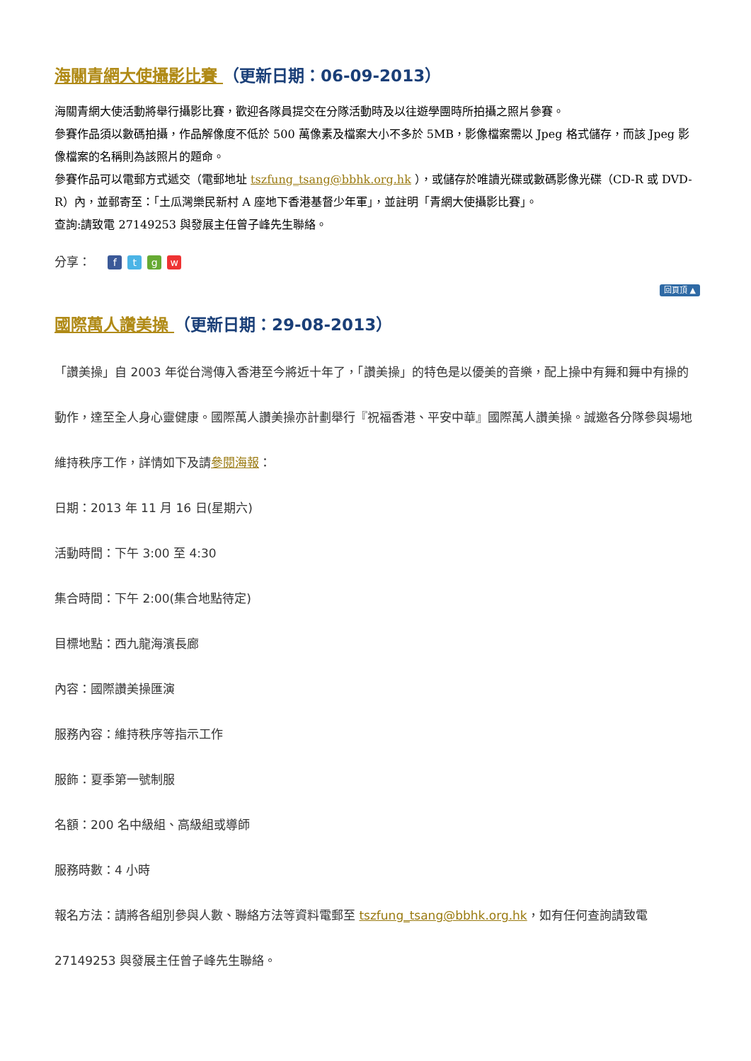海關青網大使攝影比賽 （更新日期：06-09-2013）
海關青網大使活動將舉行攝影比賽，歡迎各隊員提交在分隊活動時及以往遊學團時所拍攝之照片參賽。
參賽作品須以數碼拍攝，作品解像度不低於 500 萬像素及檔案大小不多於 5MB，影像檔案需以 Jpeg 格式儲存，而該 Jpeg 影像檔案的名稱則為該照片的題命。
參賽作品可以電郵方式遞交（電郵地址 tszfung_tsang@bbhk.org.hk ），或儲存於唯讀光碟或數碼影像光碟（CD-R 或 DVD-R）內，並郵寄至：「土瓜灣樂民新村 A 座地下香港基督少年軍」，並註明「青網大使攝影比賽」。
查詢:請致電 27149253 與發展主任曾子峰先生聯絡。
分享： ftgw
回頁頂 ▲
國際萬人讚美操 （更新日期：29-08-2013）
「讚美操」自 2003 年從台灣傳入香港至今將近十年了，「讚美操」的特色是以優美的音樂，配上操中有舞和舞中有操的動作，達至全人身心靈健康。國際萬人讚美操亦計劃舉行『祝福香港、平安中華』國際萬人讚美操。誠邀各分隊參與場地維持秩序工作，詳情如下及請參閱海報：
日期：2013 年 11 月 16 日(星期六)
活動時間：下午 3:00 至 4:30
集合時間：下午 2:00(集合地點待定)
目標地點：西九龍海濱長廊
內容：國際讚美操匯演
服務內容：維持秩序等指示工作
服飾：夏季第一號制服
名額：200 名中級組、高級組或導師
服務時數：4 小時
報名方法：請將各組別參與人數、聯絡方法等資料電郵至 tszfung_tsang@bbhk.org.hk，如有任何查詢請致電 27149253 與發展主任曾子峰先生聯絡。